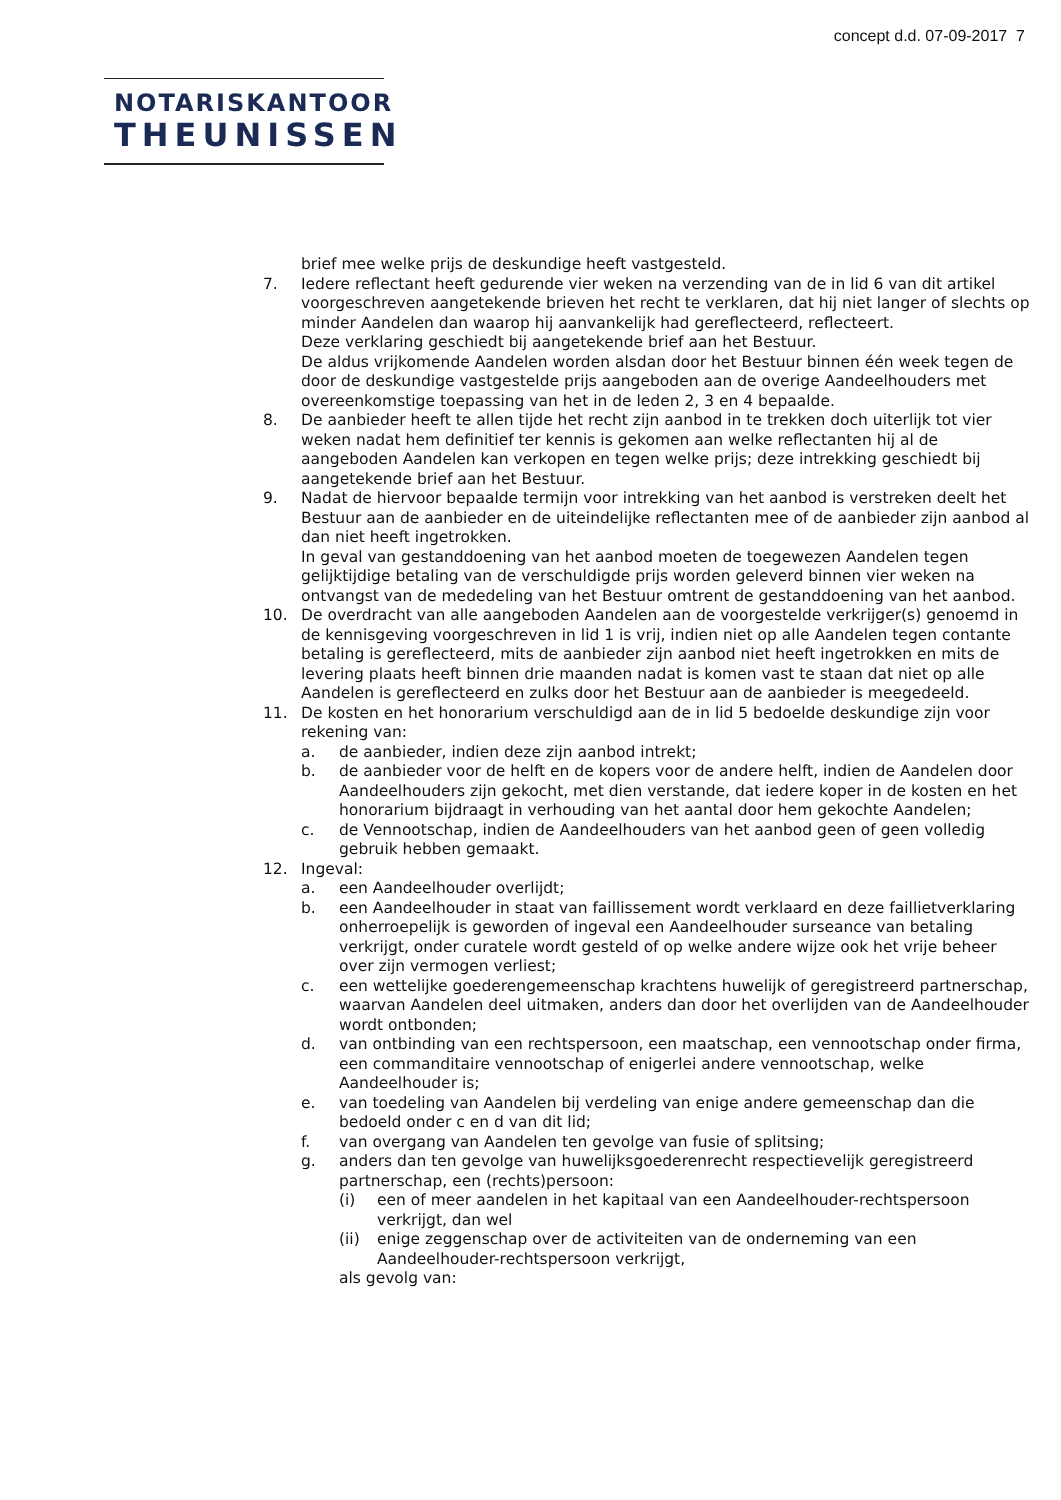concept d.d. 07-09-2017 7
NOTARISKANTOOR
THEUNISSEN
brief mee welke prijs de deskundige heeft vastgesteld.
7. Iedere reflectant heeft gedurende vier weken na verzending van de in lid 6 van dit artikel voorgeschreven aangetekende brieven het recht te verklaren, dat hij niet langer of slechts op minder Aandelen dan waarop hij aanvankelijk had gereflecteerd, reflecteert.
Deze verklaring geschiedt bij aangetekende brief aan het Bestuur.
De aldus vrijkomende Aandelen worden alsdan door het Bestuur binnen één week tegen de door de deskundige vastgestelde prijs aangeboden aan de overige Aandeelhouders met overeenkomstige toepassing van het in de leden 2, 3 en 4 bepaalde.
8. De aanbieder heeft te allen tijde het recht zijn aanbod in te trekken doch uiterlijk tot vier weken nadat hem definitief ter kennis is gekomen aan welke reflectanten hij al de aangeboden Aandelen kan verkopen en tegen welke prijs; deze intrekking geschiedt bij aangetekende brief aan het Bestuur.
9. Nadat de hiervoor bepaalde termijn voor intrekking van het aanbod is verstreken deelt het Bestuur aan de aanbieder en de uiteindelijke reflectanten mee of de aanbieder zijn aanbod al dan niet heeft ingetrokken.
In geval van gestanddoening van het aanbod moeten de toegewezen Aandelen tegen gelijktijdige betaling van de verschuldigde prijs worden geleverd binnen vier weken na ontvangst van de mededeling van het Bestuur omtrent de gestanddoening van het aanbod.
10. De overdracht van alle aangeboden Aandelen aan de voorgestelde verkrijger(s) genoemd in de kennisgeving voorgeschreven in lid 1 is vrij, indien niet op alle Aandelen tegen contante betaling is gereflecteerd, mits de aanbieder zijn aanbod niet heeft ingetrokken en mits de levering plaats heeft binnen drie maanden nadat is komen vast te staan dat niet op alle Aandelen is gereflecteerd en zulks door het Bestuur aan de aanbieder is meegedeeld.
11. De kosten en het honorarium verschuldigd aan de in lid 5 bedoelde deskundige zijn voor rekening van:
a. de aanbieder, indien deze zijn aanbod intrekt;
b. de aanbieder voor de helft en de kopers voor de andere helft, indien de Aandelen door Aandeelhouders zijn gekocht, met dien verstande, dat iedere koper in de kosten en het honorarium bijdraagt in verhouding van het aantal door hem gekochte Aandelen;
c. de Vennootschap, indien de Aandeelhouders van het aanbod geen of geen volledig gebruik hebben gemaakt.
12. Ingeval:
a. een Aandeelhouder overlijdt;
b. een Aandeelhouder in staat van faillissement wordt verklaard en deze faillietverklaring onherroepelijk is geworden of ingeval een Aandeelhouder surseance van betaling verkrijgt, onder curatele wordt gesteld of op welke andere wijze ook het vrije beheer over zijn vermogen verliest;
c. een wettelijke goederengemeenschap krachtens huwelijk of geregistreerd partnerschap, waarvan Aandelen deel uitmaken, anders dan door het overlijden van de Aandeelhouder wordt ontbonden;
d. van ontbinding van een rechtspersoon, een maatschap, een vennootschap onder firma, een commanditaire vennootschap of enigerlei andere vennootschap, welke Aandeelhouder is;
e. van toedeling van Aandelen bij verdeling van enige andere gemeenschap dan die bedoeld onder c en d van dit lid;
f. van overgang van Aandelen ten gevolge van fusie of splitsing;
g. anders dan ten gevolge van huwelijksgoederenrecht respectievelijk geregistreerd partnerschap, een (rechts)persoon:
(i) een of meer aandelen in het kapitaal van een Aandeelhouder-rechtspersoon verkrijgt, dan wel
(ii) enige zeggenschap over de activiteiten van de onderneming van een Aandeelhouder-rechtspersoon verkrijgt,
als gevolg van: